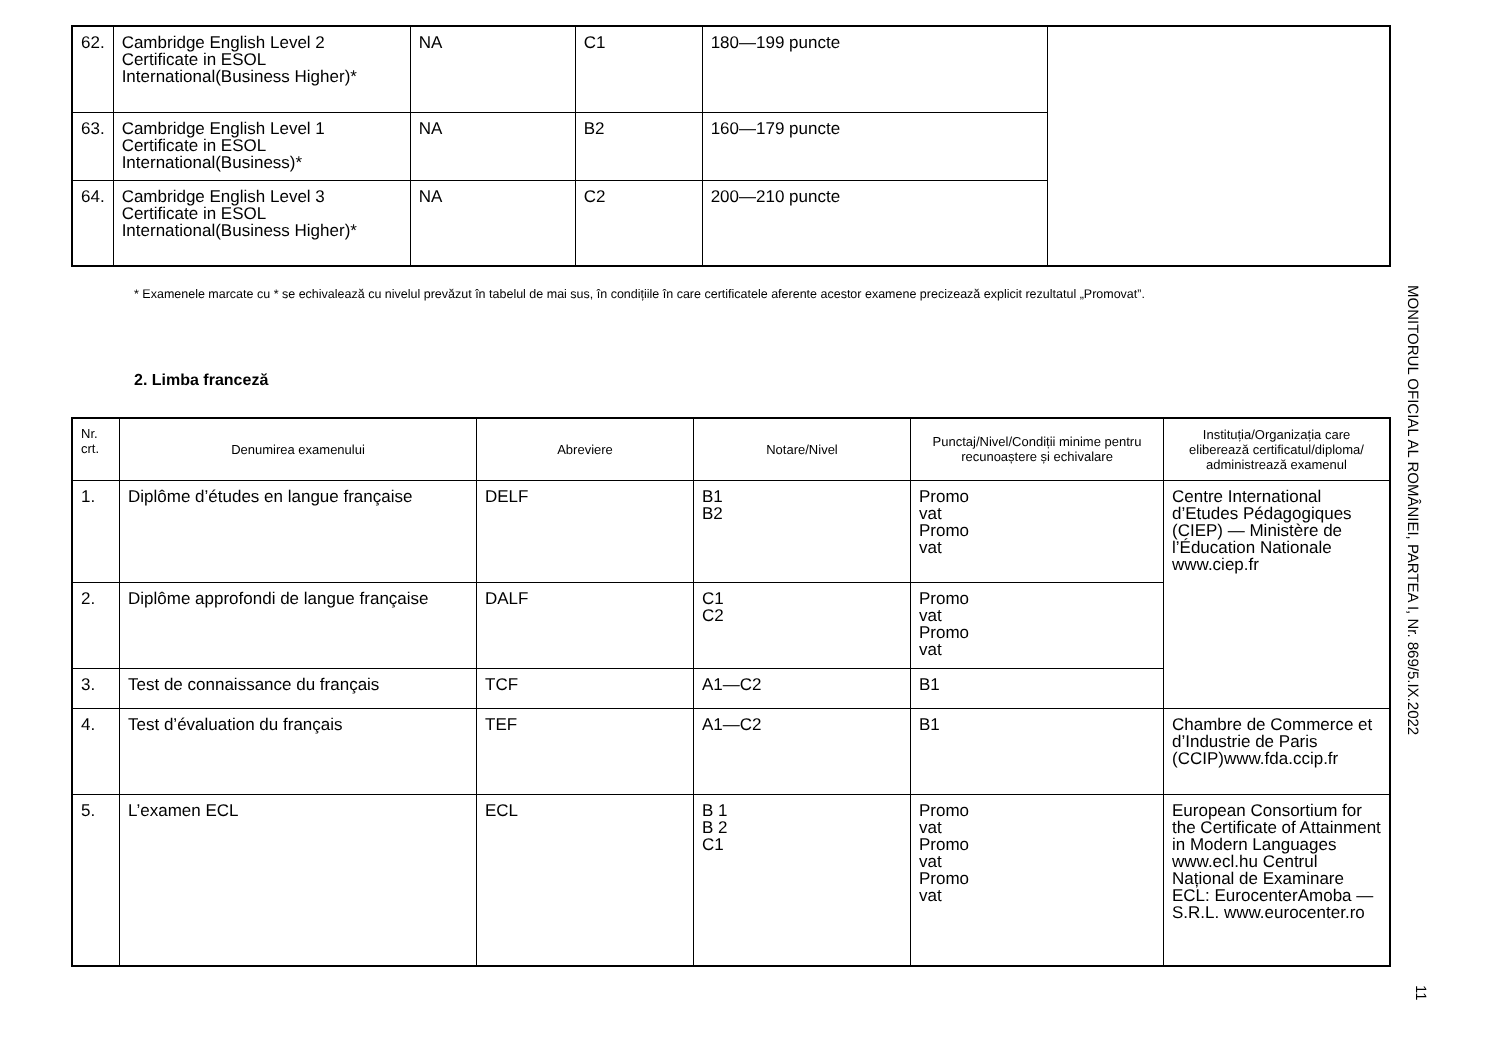| 62. | Cambridge English Level 2 Certificate in ESOL International(Business Higher)* | NA | C1 | 180—199 puncte | |
| 63. | Cambridge English Level 1 Certificate in ESOL International(Business)* | NA | B2 | 160—179 puncte | |
| 64. | Cambridge English Level 3 Certificate in ESOL International(Business Higher)* | NA | C2 | 200—210 puncte | |
* Examenele marcate cu * se echivalează cu nivelul prevăzut în tabelul de mai sus, în condițiile în care certificatele aferente acestor examene precizează explicit rezultatul „Promovat”.
2. Limba franceză
| Nr. crt. | Denumirea examenului | Abreviere | Notare/Nivel | Punctaj/Nivel/Condiții minime pentru recunoaștere și echivalare | Instituția/Organizația care eliberează certificatul/diploma/ administrează examenul |
| --- | --- | --- | --- | --- | --- |
| 1. | Diplôme d’études en langue française | DELF | B1 B2 | Promo vat Promo vat | Centre International d’Etudes Pédagogiques (CIEP) — Ministère de l’Éducation Nationale www.ciep.fr |
| 2. | Diplôme approfondi de langue française | DALF | C1 C2 | Promo vat Promo vat | |
| 3. | Test de connaissance du français | TCF | A1—C2 | B1 | |
| 4. | Test d’évaluation du français | TEF | A1—C2 | B1 | Chambre de Commerce et d’Industrie de Paris (CCIP)www.fda.ccip.fr |
| 5. | L’examen ECL | ECL | B 1 B 2 C1 | Promo vat Promo vat Promo vat | European Consortium for the Certificate of Attainment in Modern Languages www.ecl.hu Centrul Național de Examinare ECL: EurocenterAmoba — S.R.L. www.eurocenter.ro |
MONITORUL OFICIAL AL ROMÂNIEI, PARTEA I, Nr. 869/5.IX.2022
11